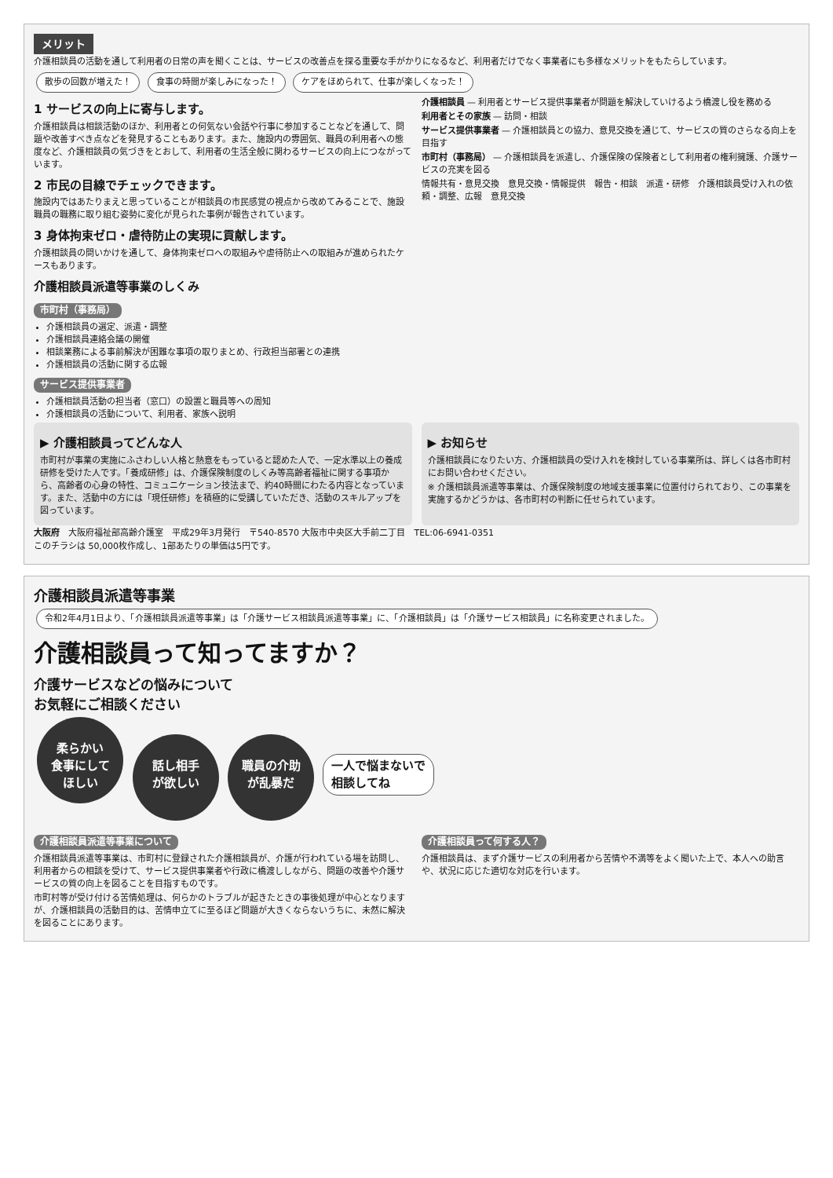メリット
介護相談員の活動を通して利用者の日常の声を聞くことは、サービスの改善点を探る重要な手がかりになるなど、利用者だけでなく事業者にも多様なメリットをもたらしています。
散歩の回数が増えた！ 食事の時間が楽しみになった！ ケアをほめられて、仕事が楽しくなった！
1 サービスの向上に寄与します。
介護相談員は相談活動のほか、利用者との何気ない会話や行事に参加することなどを通して、問題や改善すべき点などを発見することもあります。また、施設内の雰囲気、職員の利用者への態度など、介護相談員の気づきをとおして、利用者の生活全般に関わるサービスの向上につながっています。
2 市民の目線でチェックできます。
施設内ではあたりまえと思っていることが相談員の市民感覚の視点から改めてみることで、施設職員の職務に取り組む姿勢に変化が見られた事例が報告されています。
3 身体拘束ゼロ・虐待防止の実現に貢献します。
介護相談員の問いかけを通して、身体拘束ゼロへの取組みや虐待防止への取組みが進められたケースもあります。
介護相談員派遣等事業のしくみ
市町村（事務局）
介護相談員の選定、派遣・調整
介護相談員連絡会議の開催
相談業務による事前解決が困難な事項の取りまとめ、行政担当部署との連携
介護相談員の活動に関する広報
サービス提供事業者
介護相談員活動の担当者（窓口）の設置と職員等への周知
介護相談員の活動について、利用者、家族へ説明
介護相談員 — 利用者とサービス提供事業者が問題を解決していけるよう橋渡し役を務める
利用者とその家族 — 訪問・相談
サービス提供事業者 — 介護相談員との協力、意見交換を通じて、サービスの質のさらなる向上を目指す
市町村（事務局） — 介護相談員を派遣し、介護保険の保険者として利用者の権利擁護、介護サービスの充実を図る
情報共有・意見交換　意見交換・情報提供　報告・相談　派遣・研修　介護相談員受け入れの依頼・調整、広報　意見交換
▶ 介護相談員ってどんな人
市町村が事業の実施にふさわしい人格と熱意をもっていると認めた人で、一定水準以上の養成研修を受けた人です。「養成研修」は、介護保険制度のしくみ等高齢者福祉に関する事項から、高齢者の心身の特性、コミュニケーション技法まで、約40時間にわたる内容となっています。また、活動中の方には「現任研修」を積極的に受講していただき、活動のスキルアップを図っています。
▶ お知らせ
介護相談員になりたい方、介護相談員の受け入れを検討している事業所は、詳しくは各市町村にお問い合わせください。
※ 介護相談員派遣等事業は、介護保険制度の地域支援事業に位置付けられており、この事業を実施するかどうかは、各市町村の判断に任せられています。
大阪府　大阪府福祉部高齢介護室　平成29年3月発行　〒540-8570 大阪市中央区大手前二丁目　TEL:06-6941-0351
このチラシは 50,000枚作成し、1部あたりの単価は5円です。
介護相談員派遣等事業
令和2年4月1日より、「介護相談員派遣等事業」は「介護サービス相談員派遣等事業」に、「介護相談員」は「介護サービス相談員」に名称変更されました。
介護相談員って知ってますか？
介護サービスなどの悩みについて
お気軽にご相談ください
柔らかい
食事にして
ほしい 話し相手
が欲しい 職員の介助
が乱暴だ 一人で悩まないで
相談してね
介護相談員派遣等事業について
介護相談員派遣等事業は、市町村に登録された介護相談員が、介護が行われている場を訪問し、利用者からの相談を受けて、サービス提供事業者や行政に橋渡ししながら、問題の改善や介護サービスの質の向上を図ることを目指すものです。
市町村等が受け付ける苦情処理は、何らかのトラブルが起きたときの事後処理が中心となりますが、介護相談員の活動目的は、苦情申立てに至るほど問題が大きくならないうちに、未然に解決を図ることにあります。
介護相談員って何する人？
介護相談員は、まず介護サービスの利用者から苦情や不満等をよく聞いた上で、本人への助言や、状況に応じた適切な対応を行います。